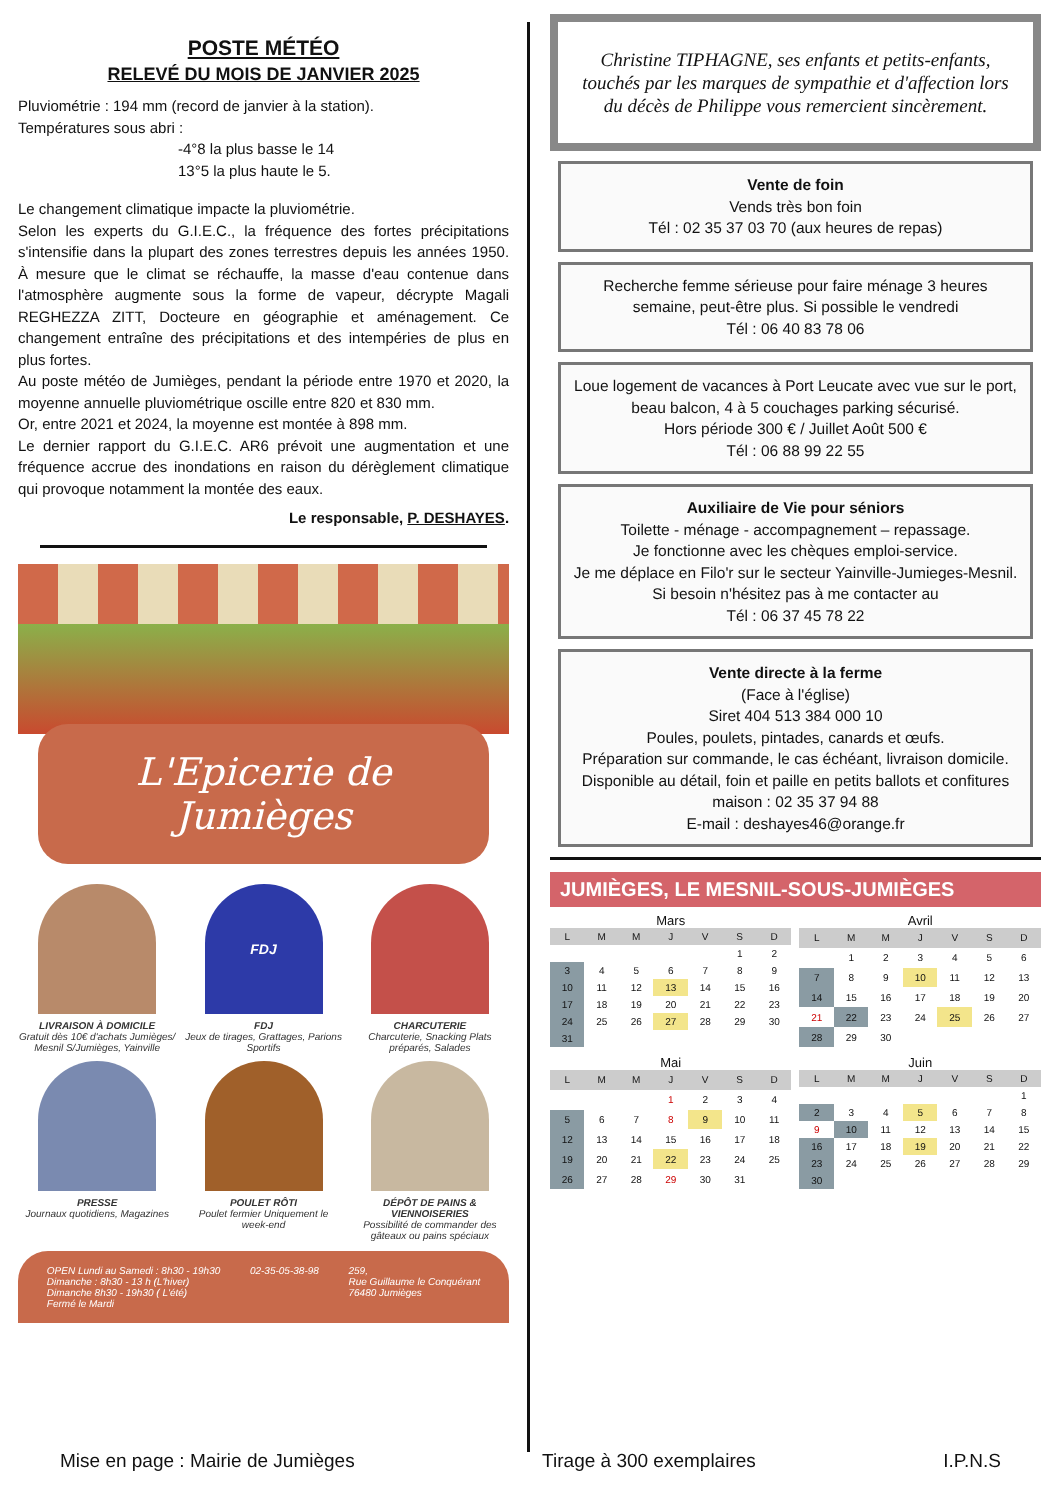POSTE MÉTÉO
RELEVÉ DU MOIS DE JANVIER 2025
Pluviométrie : 194 mm (record de janvier à la station).
Températures sous abri :
-4°8 la plus basse le 14
13°5 la plus haute le 5.
Le changement climatique impacte la pluviométrie.
Selon les experts du G.I.E.C., la fréquence des fortes précipitations s'intensifie dans la plupart des zones terrestres depuis les années 1950. À mesure que le climat se réchauffe, la masse d'eau contenue dans l'atmosphère augmente sous la forme de vapeur, décrypte Magali REGHEZZA ZITT, Docteure en géographie et aménagement. Ce changement entraîne des précipitations et des intempéries de plus en plus fortes.
Au poste météo de Jumièges, pendant la période entre 1970 et 2020, la moyenne annuelle pluviométrique oscille entre 820 et 830 mm.
Or, entre 2021 et 2024, la moyenne est montée à 898 mm.
Le dernier rapport du G.I.E.C. AR6 prévoit une augmentation et une fréquence accrue des inondations en raison du dérèglement climatique qui provoque notamment la montée des eaux.
Le responsable, P. DESHAYES.
L'Epicerie de Jumièges
LIVRAISON À DOMICILE
Gratuit dès 10€ d'achats Jumièges/ Mesnil S/Jumièges, Yainville
FDJ
FDJ
Jeux de tirages, Grattages, Parions Sportifs
CHARCUTERIE
Charcuterie, Snacking Plats préparés, Salades
PRESSE
Journaux quotidiens, Magazines
POULET RÔTI
Poulet fermier Uniquement le week-end
DÉPÔT DE PAINS & VIENNOISERIES
Possibilité de commander des gâteaux ou pains spéciaux
OPEN Lundi au Samedi : 8h30 - 19h30
Dimanche : 8h30 - 13 h (L'hiver)
Dimanche 8h30 - 19h30 ( L'été)
Fermé le Mardi
02-35-05-38-98 259,
Rue Guillaume le Conquérant
76480 Jumièges
Christine TIPHAGNE, ses enfants et petits-enfants, touchés par les marques de sympathie et d'affection lors du décès de Philippe vous remercient sincèrement.
Vente de foin
Vends très bon foin
Tél : 02 35 37 03 70 (aux heures de repas)
Recherche femme sérieuse pour faire ménage 3 heures semaine, peut-être plus. Si possible le vendredi
Tél : 06 40 83 78 06
Loue logement de vacances à Port Leucate avec vue sur le port, beau balcon, 4 à 5 couchages parking sécurisé.
Hors période 300 € / Juillet Août 500 €
Tél : 06 88 99 22 55
Auxiliaire de Vie pour séniors
Toilette - ménage - accompagnement – repassage.
Je fonctionne avec les chèques emploi-service.
Je me déplace en Filo'r sur le secteur Yainville-Jumieges-Mesnil.
Si besoin n'hésitez pas à me contacter au
Tél : 06 37 45 78 22
Vente directe à la ferme
(Face à l'église)
Siret 404 513 384 000 10
Poules, poulets, pintades, canards et œufs.
Préparation sur commande, le cas échéant, livraison domicile. Disponible au détail, foin et paille en petits ballots et confitures maison : 02 35 37 94 88
E-mail : deshayes46@orange.fr
JUMIÈGES, LE MESNIL-SOUS-JUMIÈGES
Mars
| L | M | M | J | V | S | D |
| --- | --- | --- | --- | --- | --- | --- |
| | | | | | 1 | 2 |
| 3 | 4 | 5 | 6 | 7 | 8 | 9 |
| 10 | 11 | 12 | 13 | 14 | 15 | 16 |
| 17 | 18 | 19 | 20 | 21 | 22 | 23 |
| 24 | 25 | 26 | 27 | 28 | 29 | 30 |
| 31 | | | | | | |
Avril
| L | M | M | J | V | S | D |
| --- | --- | --- | --- | --- | --- | --- |
| | 1 | 2 | 3 | 4 | 5 | 6 |
| 7 | 8 | 9 | 10 | 11 | 12 | 13 |
| 14 | 15 | 16 | 17 | 18 | 19 | 20 |
| 21 | 22 | 23 | 24 | 25 | 26 | 27 |
| 28 | 29 | 30 | | | | |
Mai
| L | M | M | J | V | S | D |
| --- | --- | --- | --- | --- | --- | --- |
| | | | 1 | 2 | 3 | 4 |
| 5 | 6 | 7 | 8 | 9 | 10 | 11 |
| 12 | 13 | 14 | 15 | 16 | 17 | 18 |
| 19 | 20 | 21 | 22 | 23 | 24 | 25 |
| 26 | 27 | 28 | 29 | 30 | 31 | |
Juin
| L | M | M | J | V | S | D |
| --- | --- | --- | --- | --- | --- | --- |
| | | | | | | 1 |
| 2 | 3 | 4 | 5 | 6 | 7 | 8 |
| 9 | 10 | 11 | 12 | 13 | 14 | 15 |
| 16 | 17 | 18 | 19 | 20 | 21 | 22 |
| 23 | 24 | 25 | 26 | 27 | 28 | 29 |
| 30 | | | | | | |
Mise en page : Mairie de Jumièges Tirage à 300 exemplaires I.P.N.S